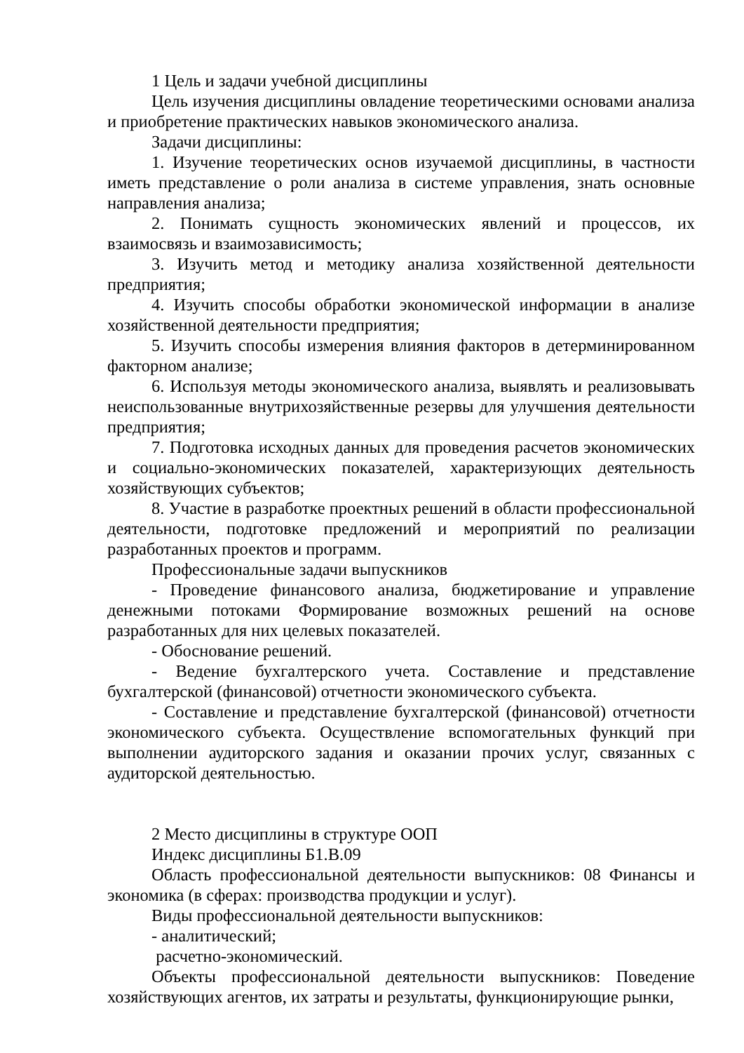1 Цель и задачи учебной дисциплины
Цель изучения дисциплины овладение теоретическими основами анализа и приобретение практических навыков экономического анализа.
Задачи дисциплины:
1. Изучение теоретических основ изучаемой дисциплины, в частности иметь представление о роли анализа в системе управления, знать основные направления анализа;
2. Понимать сущность экономических явлений и процессов, их взаимосвязь и взаимозависимость;
3. Изучить метод и методику анализа хозяйственной деятельности предприятия;
4. Изучить способы обработки экономической информации в анализе хозяйственной деятельности предприятия;
5. Изучить способы измерения влияния факторов в детерминированном факторном анализе;
6. Используя методы экономического анализа, выявлять и реализовывать неиспользованные внутрихозяйственные резервы для улучшения деятельности предприятия;
7. Подготовка исходных данных для проведения расчетов экономических и социально-экономических показателей, характеризующих деятельность хозяйствующих субъектов;
8. Участие в разработке проектных решений в области профессиональной деятельности, подготовке предложений и мероприятий по реализации разработанных проектов и программ.
Профессиональные задачи выпускников
- Проведение финансового анализа, бюджетирование и управление денежными потоками Формирование возможных решений на основе разработанных для них целевых показателей.
- Обоснование решений.
- Ведение бухгалтерского учета. Составление и представление бухгалтерской (финансовой) отчетности экономического субъекта.
- Составление и представление бухгалтерской (финансовой) отчетности экономического субъекта. Осуществление вспомогательных функций при выполнении аудиторского задания и оказании прочих услуг, связанных с аудиторской деятельностью.
2 Место дисциплины в структуре ООП
Индекс дисциплины Б1.В.09
Область профессиональной деятельности выпускников: 08 Финансы и экономика (в сферах: производства продукции и услуг).
Виды профессиональной деятельности выпускников:
- аналитический;
расчетно-экономический.
Объекты профессиональной деятельности выпускников: Поведение хозяйствующих агентов, их затраты и результаты, функционирующие рынки,